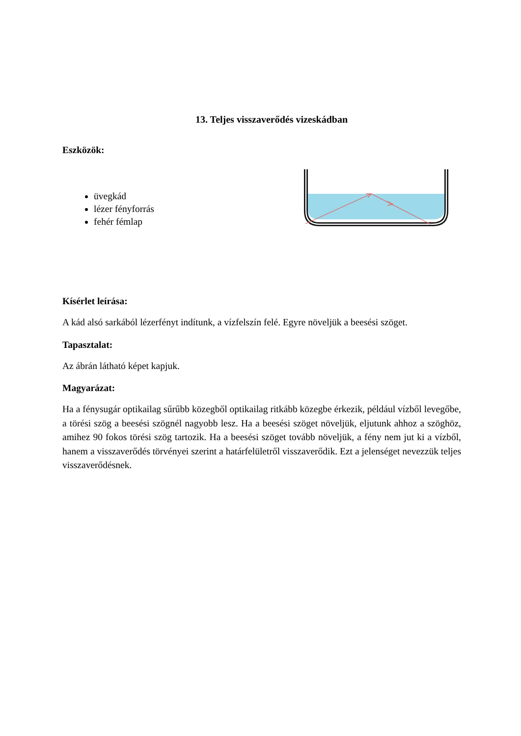13. Teljes visszaverődés vizeskádban
Eszközök:
üvegkád
lézer fényforrás
fehér fémlap
Kísérlet leírása:
A kád alsó sarkából lézerfényt indítunk, a vízfelszín felé. Egyre növeljük a beesési szöget.
Tapasztalat:
Az ábrán látható képet kapjuk.
Magyarázat:
Ha a fénysugár optikailag sűrűbb közegből optikailag ritkább közegbe érkezik, például vízből levegőbe, a törési szög a beesési szögnél nagyobb lesz. Ha a beesési szöget növeljük, eljutunk ahhoz a szöghöz, amihez 90 fokos törési szög tartozik. Ha a beesési szöget tovább növeljük, a fény nem jut ki a vízből, hanem a visszaverődés törvényei szerint a határfelületről visszaverődik. Ezt a jelenséget nevezzük teljes visszaverődésnek.